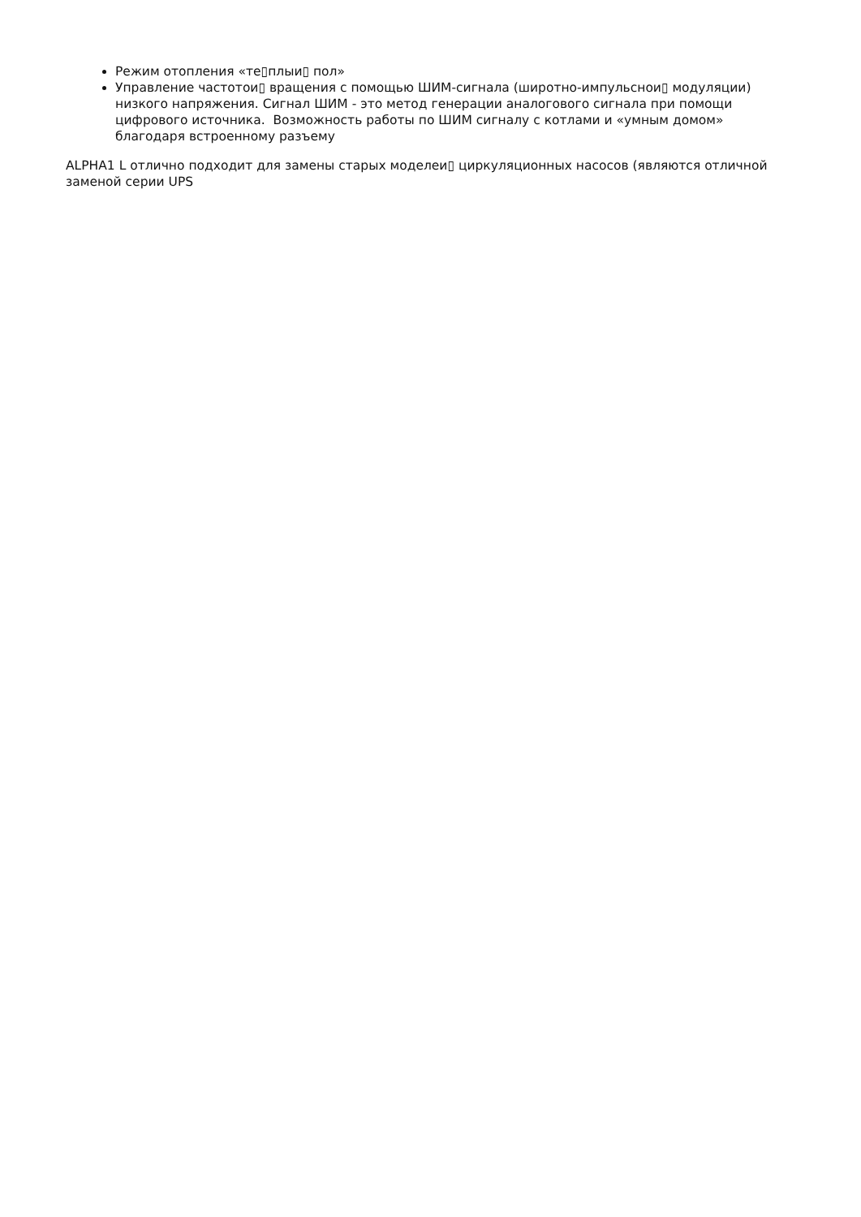Режим отопления «те▯плыи▯ пол»
Управление частотои▯ вращения с помощью ШИМ-сигнала (широтно-импульснои▯ модуляции) низкого напряжения. Сигнал ШИМ - это метод генерации аналогового сигнала при помощи цифрового источника. Возможность работы по ШИМ сигналу с котлами и «умным домом» благодаря встроенному разъему
ALPHA1 L отлично подходит для замены старых моделеи▯ циркуляционных насосов (являются отличной заменой серии UPS